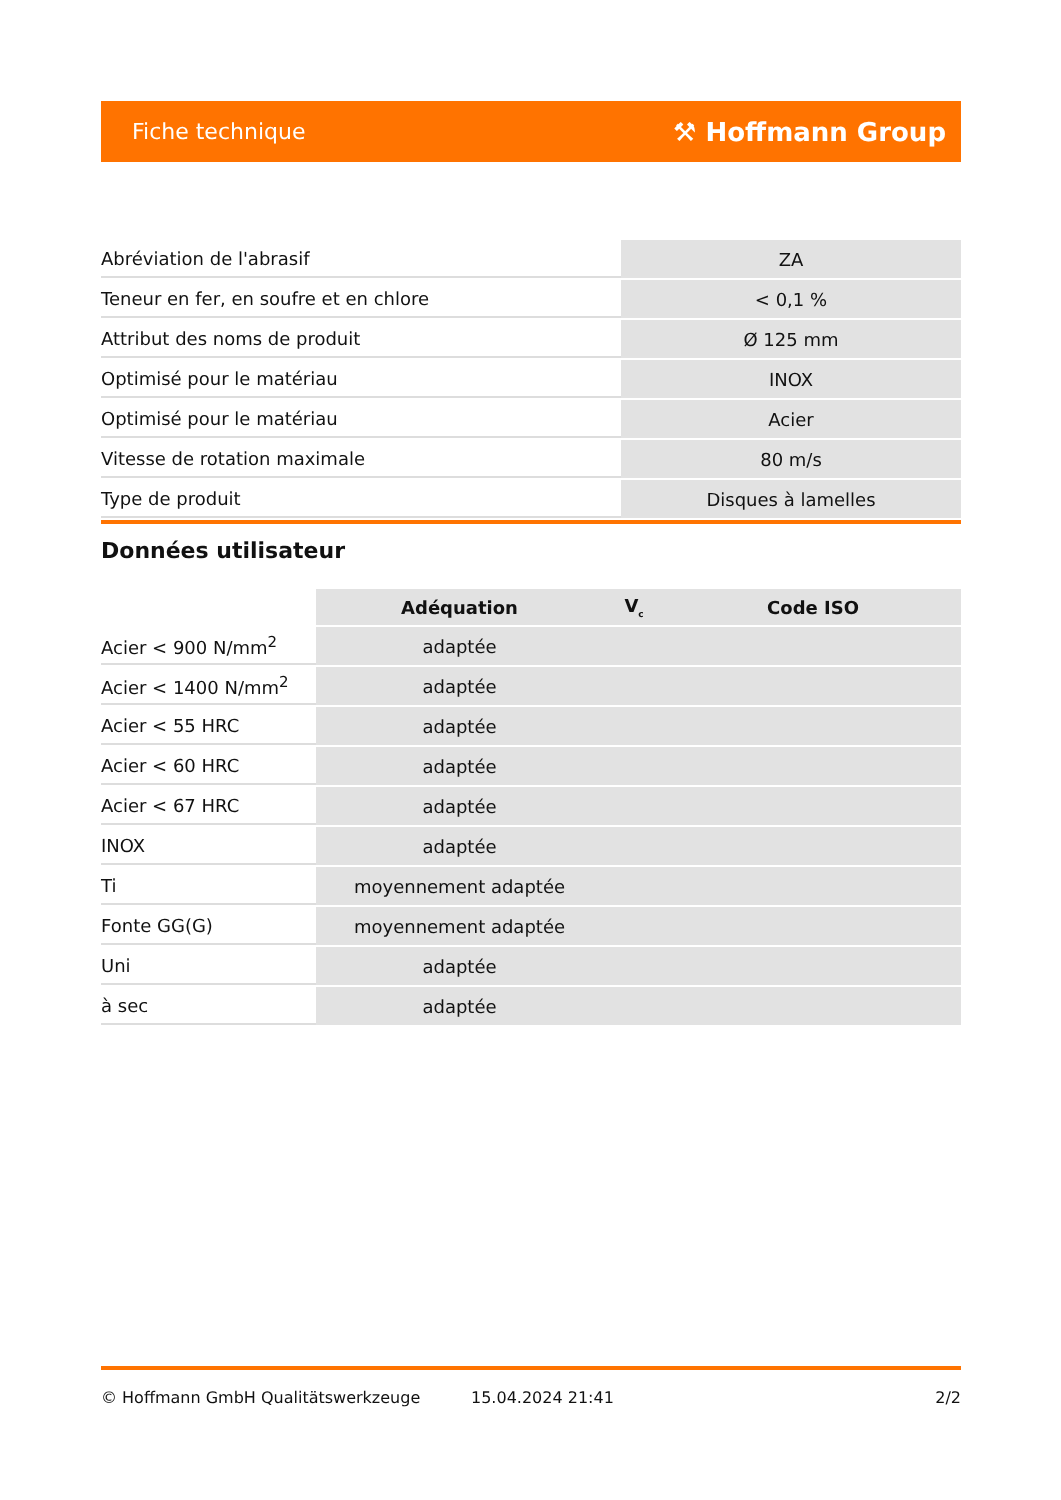Fiche technique ⚒ Hoffmann Group
| Abréviation de l'abrasif | ZA |
| Teneur en fer, en soufre et en chlore | < 0,1 % |
| Attribut des noms de produit | Ø 125 mm |
| Optimisé pour le matériau | INOX |
| Optimisé pour le matériau | Acier |
| Vitesse de rotation maximale | 80 m/s |
| Type de produit | Disques à lamelles |
Données utilisateur
| | Adéquation | V<sub>c</sub> | Code ISO |
| --- | --- | --- | --- |
| Acier < 900 N/mm<sup>2</sup> | adaptée | | |
| Acier < 1400 N/mm<sup>2</sup> | adaptée | | |
| Acier < 55 HRC | adaptée | | |
| Acier < 60 HRC | adaptée | | |
| Acier < 67 HRC | adaptée | | |
| INOX | adaptée | | |
| Ti | moyennement adaptée | | |
| Fonte GG(G) | moyennement adaptée | | |
| Uni | adaptée | | |
| à sec | adaptée | | |
© Hoffmann GmbH Qualitätswerkzeuge 15.04.2024 21:41 2/2